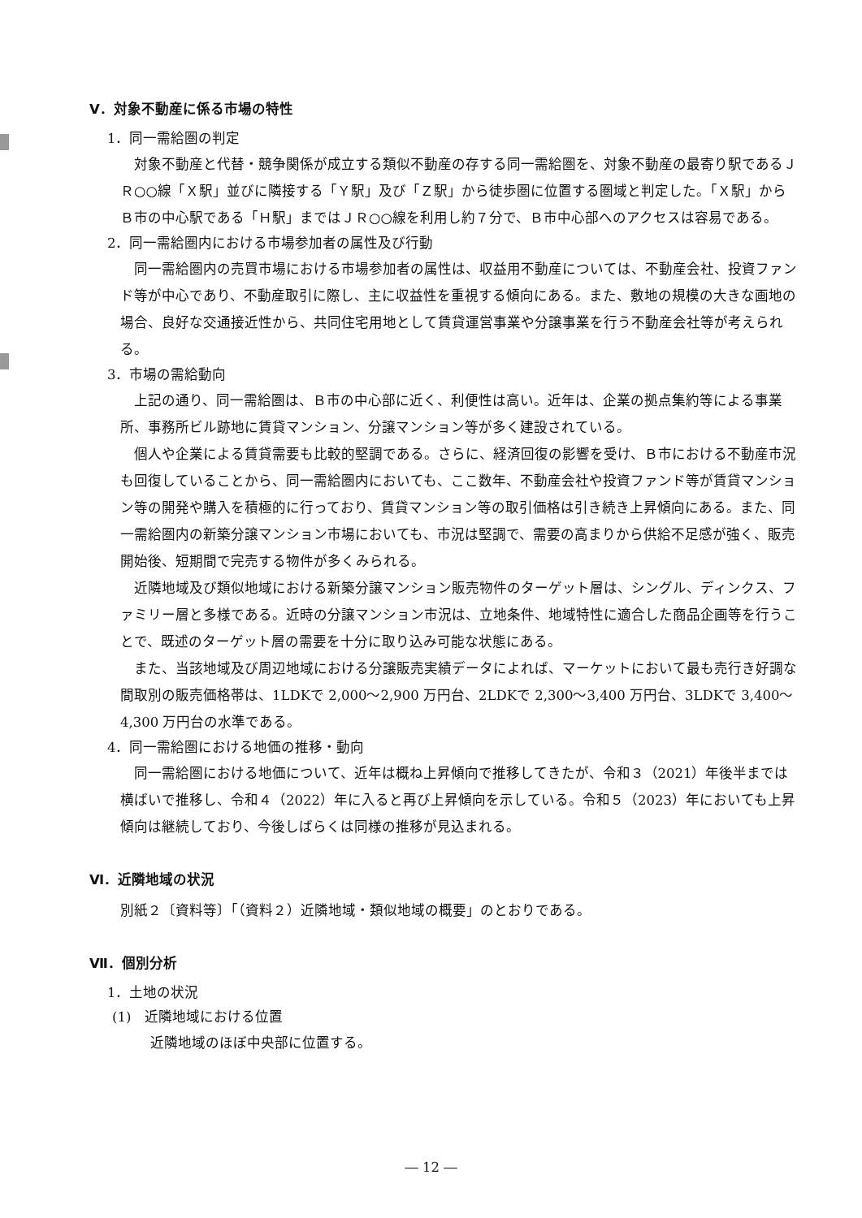Ⅴ．対象不動産に係る市場の特性
1．同一需給圏の判定
対象不動産と代替・競争関係が成立する類似不動産の存する同一需給圏を、対象不動産の最寄り駅であるＪＲ○○線「Ｘ駅」並びに隣接する「Ｙ駅」及び「Ｚ駅」から徒歩圏に位置する圏域と判定した。「Ｘ駅」からＢ市の中心駅である「Ｈ駅」まではＪＲ○○線を利用し約７分で、Ｂ市中心部へのアクセスは容易である。
2．同一需給圏内における市場参加者の属性及び行動
同一需給圏内の売買市場における市場参加者の属性は、収益用不動産については、不動産会社、投資ファンド等が中心であり、不動産取引に際し、主に収益性を重視する傾向にある。また、敷地の規模の大きな画地の場合、良好な交通接近性から、共同住宅用地として賃貸運営事業や分譲事業を行う不動産会社等が考えられる。
3．市場の需給動向
上記の通り、同一需給圏は、Ｂ市の中心部に近く、利便性は高い。近年は、企業の拠点集約等による事業所、事務所ビル跡地に賃貸マンション、分譲マンション等が多く建設されている。
個人や企業による賃貸需要も比較的堅調である。さらに、経済回復の影響を受け、Ｂ市における不動産市況も回復していることから、同一需給圏内においても、ここ数年、不動産会社や投資ファンド等が賃貸マンション等の開発や購入を積極的に行っており、賃貸マンション等の取引価格は引き続き上昇傾向にある。また、同一需給圏内の新築分譲マンション市場においても、市況は堅調で、需要の高まりから供給不足感が強く、販売開始後、短期間で完売する物件が多くみられる。
近隣地域及び類似地域における新築分譲マンション販売物件のターゲット層は、シングル、ディンクス、ファミリー層と多様である。近時の分譲マンション市況は、立地条件、地域特性に適合した商品企画等を行うことで、既述のターゲット層の需要を十分に取り込み可能な状態にある。
また、当該地域及び周辺地域における分譲販売実績データによれば、マーケットにおいて最も売行き好調な間取別の販売価格帯は、1LDKで 2,000～2,900 万円台、2LDKで 2,300～3,400 万円台、3LDKで 3,400～4,300 万円台の水準である。
4．同一需給圏における地価の推移・動向
同一需給圏における地価について、近年は概ね上昇傾向で推移してきたが、令和３（2021）年後半までは横ばいで推移し、令和４（2022）年に入ると再び上昇傾向を示している。令和５（2023）年においても上昇傾向は継続しており、今後しばらくは同様の推移が見込まれる。
Ⅵ．近隣地域の状況
別紙２〔資料等〕「（資料２）近隣地域・類似地域の概要」のとおりである。
Ⅶ．個別分析
1．土地の状況
(1)　近隣地域における位置
近隣地域のほぼ中央部に位置する。
― 12 ―